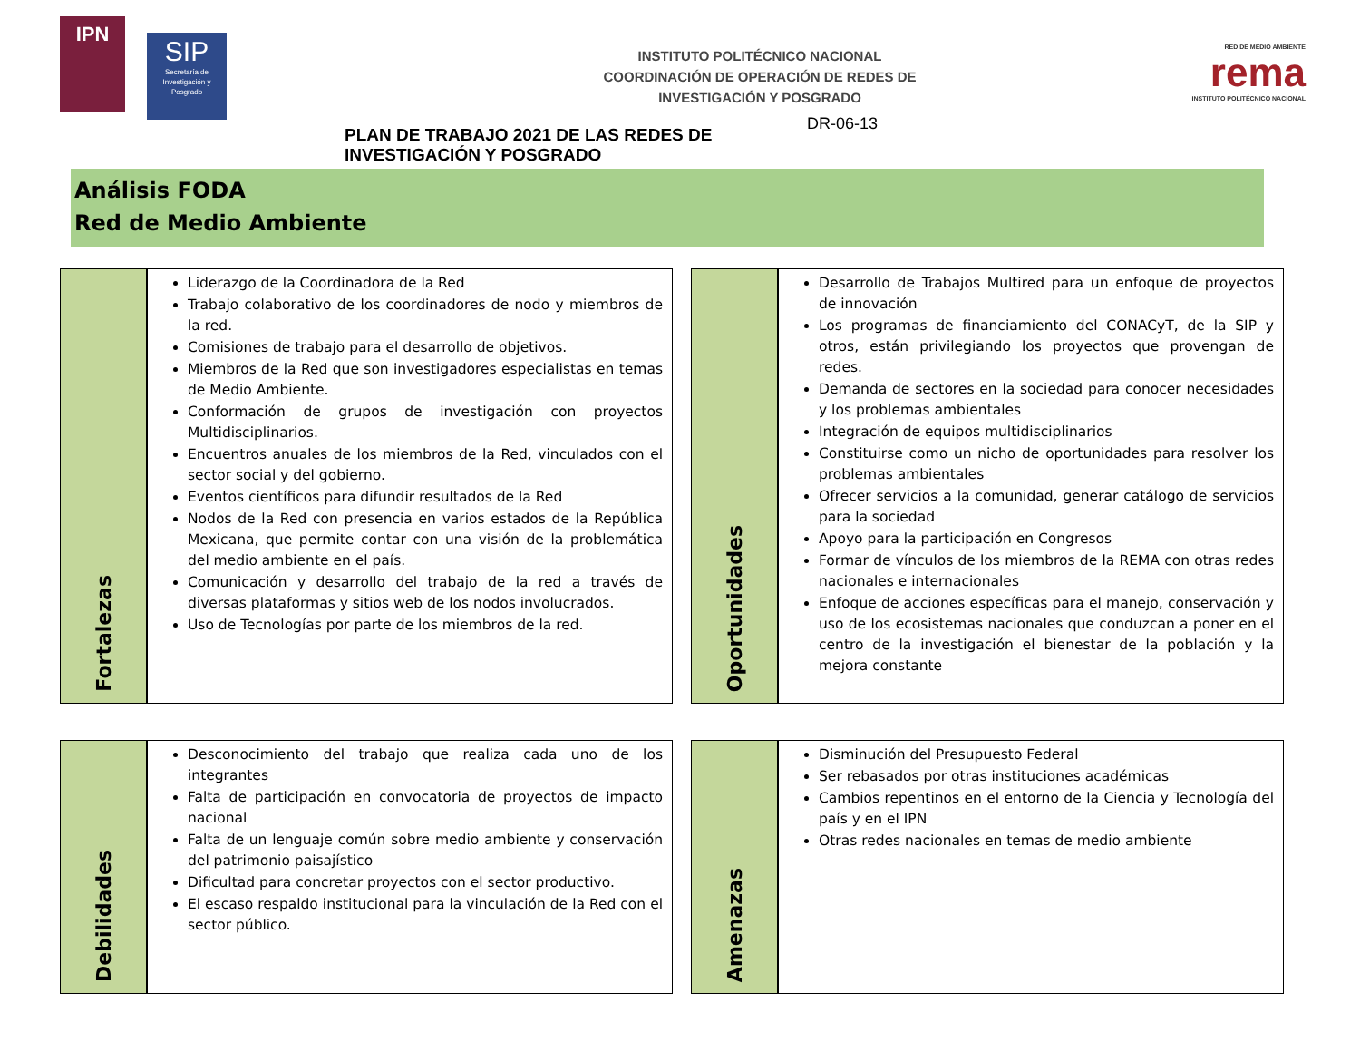IPN
SIP
Secretaría de Investigación y Posgrado
INSTITUTO POLITÉCNICO NACIONAL
COORDINACIÓN DE OPERACIÓN DE REDES DE
INVESTIGACIÓN Y POSGRADO
RED DE MEDIO AMBIENTE
rema
INSTITUTO POLITÉCNICO NACIONAL
PLAN DE TRABAJO 2021 DE LAS REDES DE INVESTIGACIÓN Y POSGRADO DR-06-13
Análisis FODA
Red de Medio Ambiente
Fortalezas
Liderazgo de la Coordinadora de la Red
Trabajo colaborativo de los coordinadores de nodo y miembros de la red.
Comisiones de trabajo para el desarrollo de objetivos.
Miembros de la Red que son investigadores especialistas en temas de Medio Ambiente.
Conformación de grupos de investigación con proyectos Multidisciplinarios.
Encuentros anuales de los miembros de la Red, vinculados con el sector social y del gobierno.
Eventos científicos para difundir resultados de la Red
Nodos de la Red con presencia en varios estados de la República Mexicana, que permite contar con una visión de la problemática del medio ambiente en el país.
Comunicación y desarrollo del trabajo de la red a través de diversas plataformas y sitios web de los nodos involucrados.
Uso de Tecnologías por parte de los miembros de la red.
Oportunidades
Desarrollo de Trabajos Multired para un enfoque de proyectos de innovación
Los programas de financiamiento del CONACyT, de la SIP y otros, están privilegiando los proyectos que provengan de redes.
Demanda de sectores en la sociedad para conocer necesidades y los problemas ambientales
Integración de equipos multidisciplinarios
Constituirse como un nicho de oportunidades para resolver los problemas ambientales
Ofrecer servicios a la comunidad, generar catálogo de servicios para la sociedad
Apoyo para la participación en Congresos
Formar de vínculos de los miembros de la REMA con otras redes nacionales e internacionales
Enfoque de acciones específicas para el manejo, conservación y uso de los ecosistemas nacionales que conduzcan a poner en el centro de la investigación el bienestar de la población y la mejora constante
Debilidades
Desconocimiento del trabajo que realiza cada uno de los integrantes
Falta de participación en convocatoria de proyectos de impacto nacional
Falta de un lenguaje común sobre medio ambiente y conservación del patrimonio paisajístico
Dificultad para concretar proyectos con el sector productivo.
El escaso respaldo institucional para la vinculación de la Red con el sector público.
Amenazas
Disminución del Presupuesto Federal
Ser rebasados por otras instituciones académicas
Cambios repentinos en el entorno de la Ciencia y Tecnología del país y en el IPN
Otras redes nacionales en temas de medio ambiente